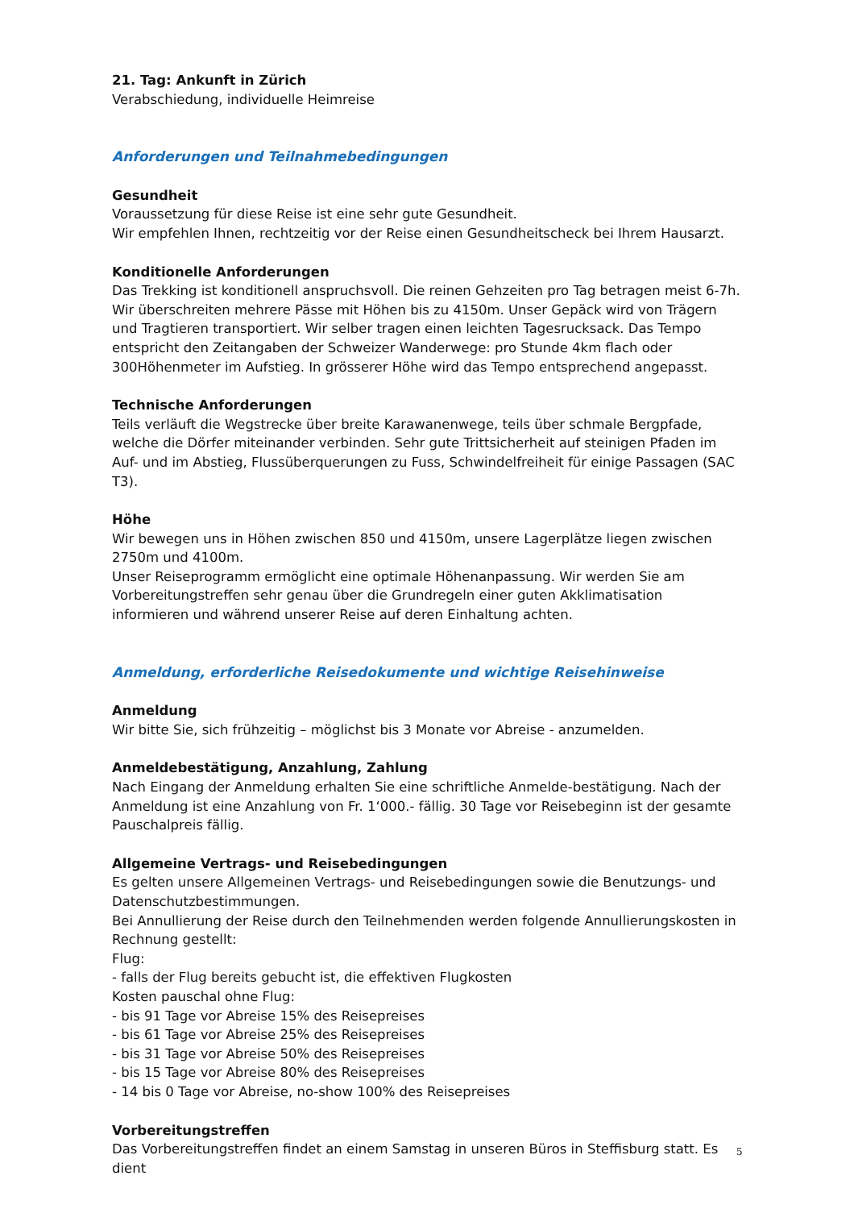21. Tag: Ankunft in Zürich
Verabschiedung, individuelle Heimreise
Anforderungen und Teilnahmebedingungen
Gesundheit
Voraussetzung für diese Reise ist eine sehr gute Gesundheit.
Wir empfehlen Ihnen, rechtzeitig vor der Reise einen Gesundheitscheck bei Ihrem Hausarzt.
Konditionelle Anforderungen
Das Trekking ist konditionell anspruchsvoll. Die reinen Gehzeiten pro Tag betragen meist 6-7h. Wir überschreiten mehrere Pässe mit Höhen bis zu 4150m. Unser Gepäck wird von Trägern und Tragtieren transportiert. Wir selber tragen einen leichten Tagesrucksack. Das Tempo entspricht den Zeitangaben der Schweizer Wanderwege: pro Stunde 4km flach oder 300Höhenmeter im Aufstieg. In grösserer Höhe wird das Tempo entsprechend angepasst.
Technische Anforderungen
Teils verläuft die Wegstrecke über breite Karawanenwege, teils über schmale Bergpfade, welche die Dörfer miteinander verbinden. Sehr gute Trittsicherheit auf steinigen Pfaden im Auf- und im Abstieg, Flussüberquerungen zu Fuss, Schwindelfreiheit für einige Passagen (SAC T3).
Höhe
Wir bewegen uns in Höhen zwischen 850 und 4150m, unsere Lagerplätze liegen zwischen 2750m und 4100m.
Unser Reiseprogramm ermöglicht eine optimale Höhenanpassung. Wir werden Sie am Vorbereitungstreffen sehr genau über die Grundregeln einer guten Akklimatisation informieren und während unserer Reise auf deren Einhaltung achten.
Anmeldung, erforderliche Reisedokumente und wichtige Reisehinweise
Anmeldung
Wir bitte Sie, sich frühzeitig – möglichst bis 3 Monate vor Abreise - anzumelden.
Anmeldebestätigung, Anzahlung, Zahlung
Nach Eingang der Anmeldung erhalten Sie eine schriftliche Anmelde-bestätigung. Nach der Anmeldung ist eine Anzahlung von Fr. 1‘000.- fällig. 30 Tage vor Reisebeginn ist der gesamte Pauschalpreis fällig.
Allgemeine Vertrags- und Reisebedingungen
Es gelten unsere Allgemeinen Vertrags- und Reisebedingungen sowie die Benutzungs- und Datenschutzbestimmungen.
Bei Annullierung der Reise durch den Teilnehmenden werden folgende Annullierungskosten in Rechnung gestellt:
Flug:
- falls der Flug bereits gebucht ist, die effektiven Flugkosten
Kosten pauschal ohne Flug:
- bis 91 Tage vor Abreise 15% des Reisepreises
- bis 61 Tage vor Abreise 25% des Reisepreises
- bis 31 Tage vor Abreise 50% des Reisepreises
- bis 15 Tage vor Abreise 80% des Reisepreises
- 14 bis 0 Tage vor Abreise, no-show 100% des Reisepreises
Vorbereitungstreffen
Das Vorbereitungstreffen findet an einem Samstag in unseren Büros in Steffisburg statt. Es dient
5